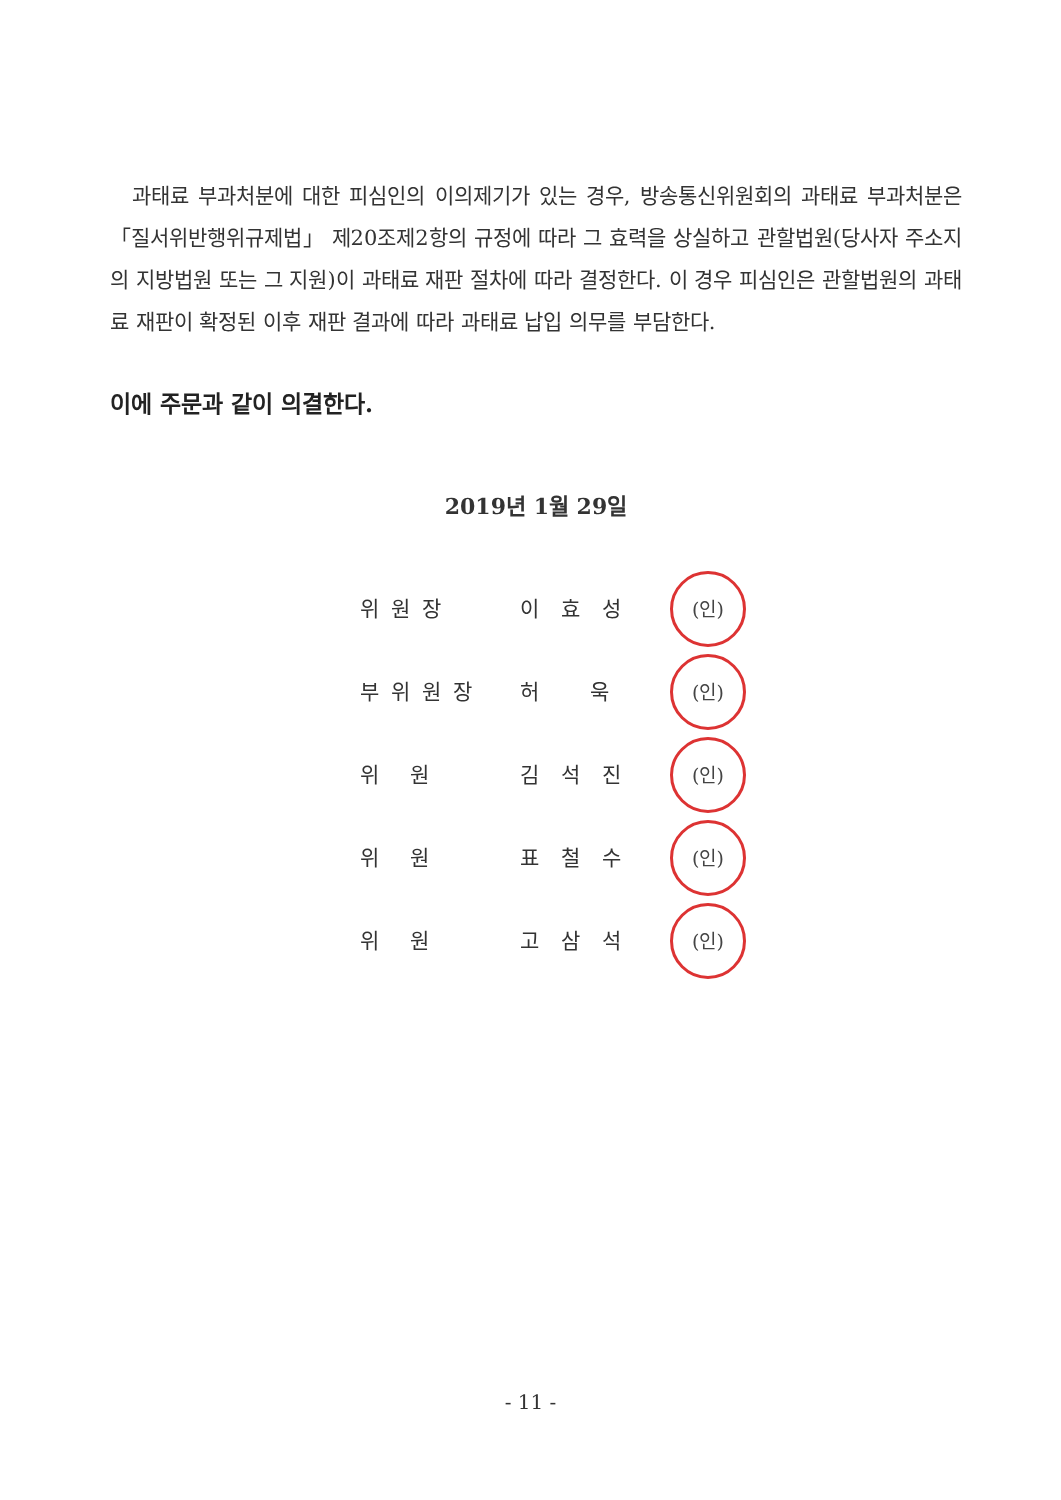과태료 부과처분에 대한 피심인의 이의제기가 있는 경우, 방송통신위원회의 과태료 부과처분은 「질서위반행위규제법」 제20조제2항의 규정에 따라 그 효력을 상실하고 관할법원(당사자 주소지의 지방법원 또는 그 지원)이 과태료 재판 절차에 따라 결정한다. 이 경우 피심인은 관할법원의 과태료 재판이 확정된 이후 재판 결과에 따라 과태료 납입 의무를 부담한다.
이에 주문과 같이 의결한다.
2019년 1월 29일
| 위원장 | 이효성 | (인) |
| 부위원장 | 허 욱 | (인) |
| 위 원 | 김석진 | (인) |
| 위 원 | 표철수 | (인) |
| 위 원 | 고삼석 | (인) |
- 11 -